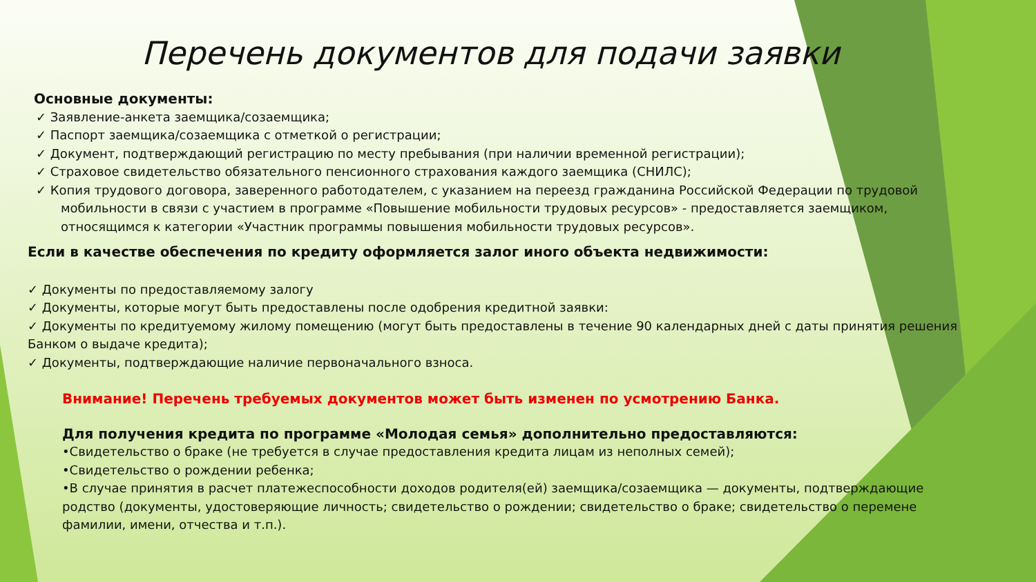Перечень документов для подачи заявки
Основные документы:
✓ Заявление-анкета заемщика/созаемщика;
✓ Паспорт заемщика/созаемщика с отметкой о регистрации;
✓ Документ, подтверждающий регистрацию по месту пребывания (при наличии временной регистрации);
✓ Страховое свидетельство обязательного пенсионного страхования каждого заемщика (СНИЛС);
✓ Копия трудового договора, заверенного работодателем, с указанием на переезд гражданина Российской Федерации по трудовой мобильности в связи с участием в программе «Повышение мобильности трудовых ресурсов» - предоставляется заемщиком, относящимся к категории «Участник программы повышения мобильности трудовых ресурсов».
Если в качестве обеспечения по кредиту оформляется залог иного объекта недвижимости:
✓ Документы по предоставляемому залогу
✓ Документы, которые могут быть предоставлены после одобрения кредитной заявки:
✓ Документы по кредитуемому жилому помещению (могут быть предоставлены в течение 90 календарных дней с даты принятия решения Банком о выдаче кредита);
✓ Документы, подтверждающие наличие первоначального взноса.
Внимание! Перечень требуемых документов может быть изменен по усмотрению Банка.
Для получения кредита по программе «Молодая семья» дополнительно предоставляются:
•Свидетельство о браке (не требуется в случае предоставления кредита лицам из неполных семей);
•Свидетельство о рождении ребенка;
•В случае принятия в расчет платежеспособности доходов родителя(ей) заемщика/созаемщика — документы, подтверждающие родство (документы, удостоверяющие личность; свидетельство о рождении; свидетельство о браке; свидетельство о перемене фамилии, имени, отчества и т.п.).